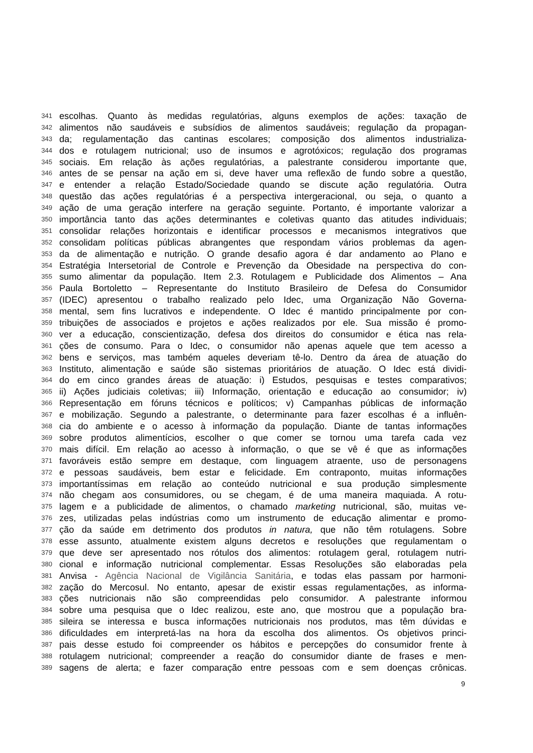341 escolhas. Quanto às medidas regulatórias, alguns exemplos de ações: taxação de
342 alimentos não saudáveis e subsídios de alimentos saudáveis; regulação da propagan-
343 da; regulamentação das cantinas escolares; composição dos alimentos industrializa-
344 dos e rotulagem nutricional; uso de insumos e agrotóxicos; regulação dos programas
345 sociais. Em relação às ações regulatórias, a palestrante considerou importante que,
346 antes de se pensar na ação em si, deve haver uma reflexão de fundo sobre a questão,
347 e entender a relação Estado/Sociedade quando se discute ação regulatória. Outra
348 questão das ações regulatórias é a perspectiva intergeracional, ou seja, o quanto a
349 ação de uma geração interfere na geração seguinte. Portanto, é importante valorizar a
350 importância tanto das ações determinantes e coletivas quanto das atitudes individuais;
351 consolidar relações horizontais e identificar processos e mecanismos integrativos que
352 consolidam políticas públicas abrangentes que respondam vários problemas da agen-
353 da de alimentação e nutrição. O grande desafio agora é dar andamento ao Plano e
354 Estratégia Intersetorial de Controle e Prevenção da Obesidade na perspectiva do con-
355 sumo alimentar da população. Item 2.3. Rotulagem e Publicidade dos Alimentos – Ana
356 Paula Bortoletto – Representante do Instituto Brasileiro de Defesa do Consumidor
357 (IDEC) apresentou o trabalho realizado pelo Idec, uma Organização Não Governa-
358 mental, sem fins lucrativos e independente. O Idec é mantido principalmente por con-
359 tribuições de associados e projetos e ações realizados por ele. Sua missão é promo-
360 ver a educação, conscientização, defesa dos direitos do consumidor e ética nas rela-
361 ções de consumo. Para o Idec, o consumidor não apenas aquele que tem acesso a
362 bens e serviços, mas também aqueles deveriam tê-lo. Dentro da área de atuação do
363 Instituto, alimentação e saúde são sistemas prioritários de atuação. O Idec está dividi-
364 do em cinco grandes áreas de atuação: i) Estudos, pesquisas e testes comparativos;
365 ii) Ações judiciais coletivas; iii) Informação, orientação e educação ao consumidor; iv)
366 Representação em fóruns técnicos e políticos; v) Campanhas públicas de informação
367 e mobilização. Segundo a palestrante, o determinante para fazer escolhas é a influên-
368 cia do ambiente e o acesso à informação da população. Diante de tantas informações
369 sobre produtos alimentícios, escolher o que comer se tornou uma tarefa cada vez
370 mais difícil. Em relação ao acesso à informação, o que se vê é que as informações
371 favoráveis estão sempre em destaque, com linguagem atraente, uso de personagens
372 e pessoas saudáveis, bem estar e felicidade. Em contraponto, muitas informações
373 importantíssimas em relação ao conteúdo nutricional e sua produção simplesmente
374 não chegam aos consumidores, ou se chegam, é de uma maneira maquiada. A rotu-
375 lagem e a publicidade de alimentos, o chamado marketing nutricional, são, muitas ve-
376 zes, utilizadas pelas indústrias como um instrumento de educação alimentar e promo-
377 ção da saúde em detrimento dos produtos in natura, que não têm rotulagens. Sobre
378 esse assunto, atualmente existem alguns decretos e resoluções que regulamentam o
379 que deve ser apresentado nos rótulos dos alimentos: rotulagem geral, rotulagem nutri-
380 cional e informação nutricional complementar. Essas Resoluções são elaboradas pela
381 Anvisa - Agência Nacional de Vigilância Sanitária, e todas elas passam por harmoni-
382 zação do Mercosul. No entanto, apesar de existir essas regulamentações, as informa-
383 ções nutricionais não são compreendidas pelo consumidor. A palestrante informou
384 sobre uma pesquisa que o Idec realizou, este ano, que mostrou que a população bra-
385 sileira se interessa e busca informações nutricionais nos produtos, mas têm dúvidas e
386 dificuldades em interpretá-las na hora da escolha dos alimentos. Os objetivos princi-
387 pais desse estudo foi compreender os hábitos e percepções do consumidor frente à
388 rotulagem nutricional; compreender a reação do consumidor diante de frases e men-
389 sagens de alerta; e fazer comparação entre pessoas com e sem doenças crônicas.
9